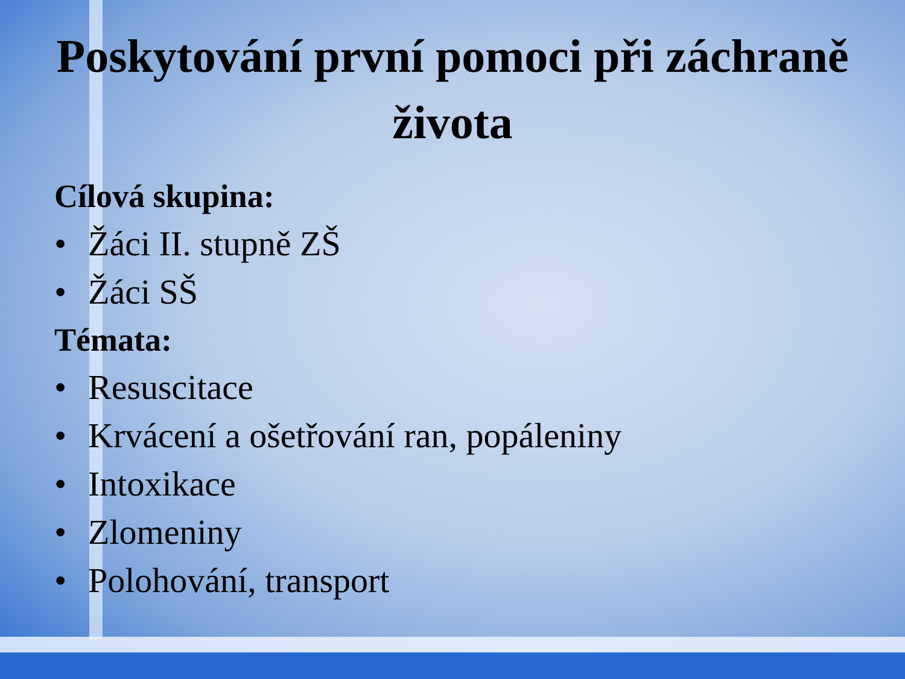Poskytování první pomoci při záchraně života
Cílová skupina:
• Žáci II. stupně ZŠ
• Žáci SŠ
Témata:
• Resuscitace
• Krvácení a ošetřování ran, popáleniny
• Intoxikace
• Zlomeniny
• Polohování, transport